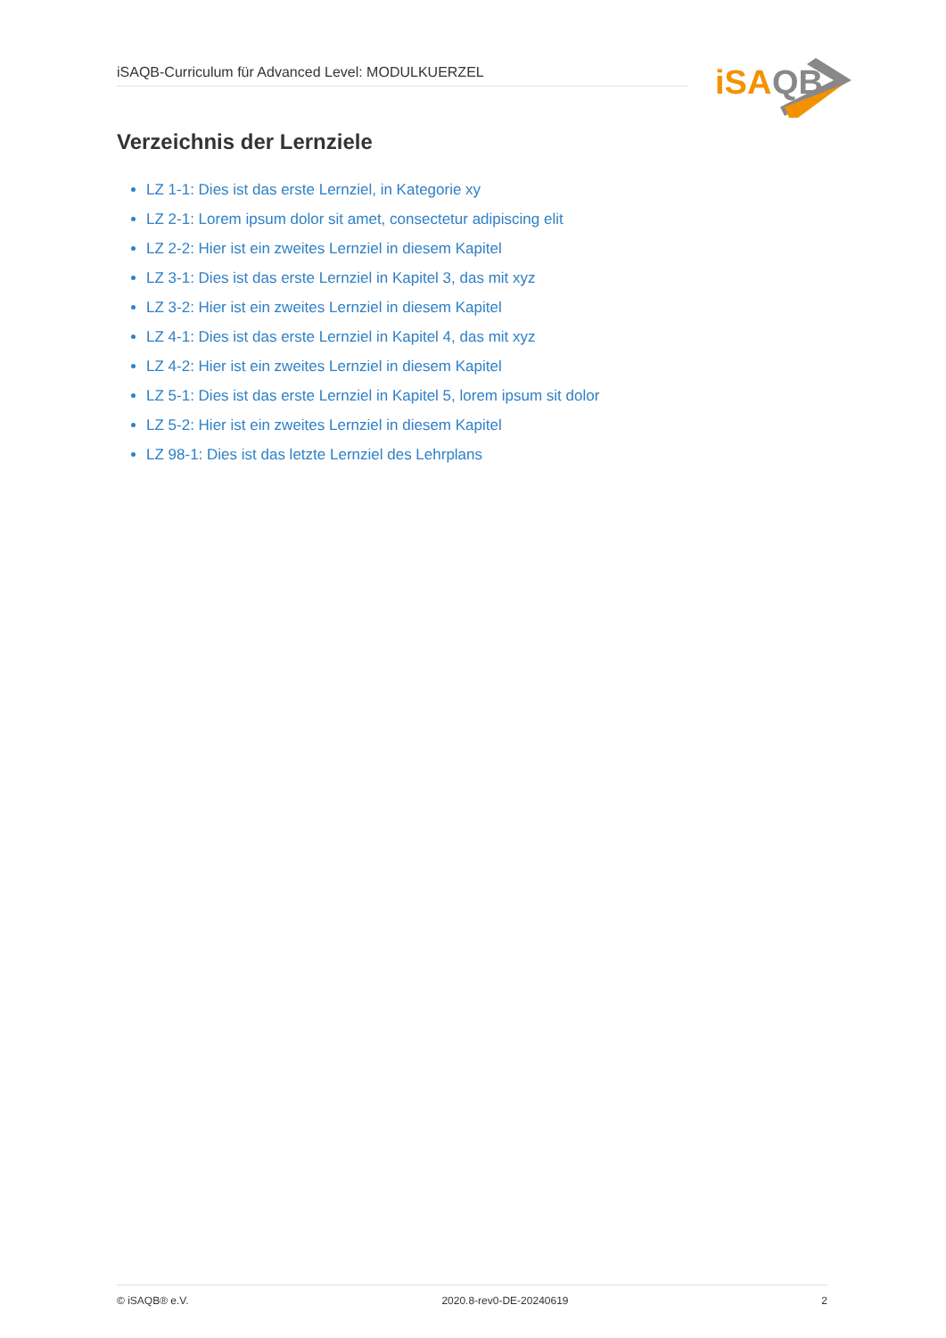iSAQB-Curriculum für Advanced Level: MODULKUERZEL
iSA
QB
Verzeichnis der Lernziele
LZ 1-1: Dies ist das erste Lernziel, in Kategorie xy
LZ 2-1: Lorem ipsum dolor sit amet, consectetur adipiscing elit
LZ 2-2: Hier ist ein zweites Lernziel in diesem Kapitel
LZ 3-1: Dies ist das erste Lernziel in Kapitel 3, das mit xyz
LZ 3-2: Hier ist ein zweites Lernziel in diesem Kapitel
LZ 4-1: Dies ist das erste Lernziel in Kapitel 4, das mit xyz
LZ 4-2: Hier ist ein zweites Lernziel in diesem Kapitel
LZ 5-1: Dies ist das erste Lernziel in Kapitel 5, lorem ipsum sit dolor
LZ 5-2: Hier ist ein zweites Lernziel in diesem Kapitel
LZ 98-1: Dies ist das letzte Lernziel des Lehrplans
© iSAQB® e.V. 2020.8-rev0-DE-20240619 2